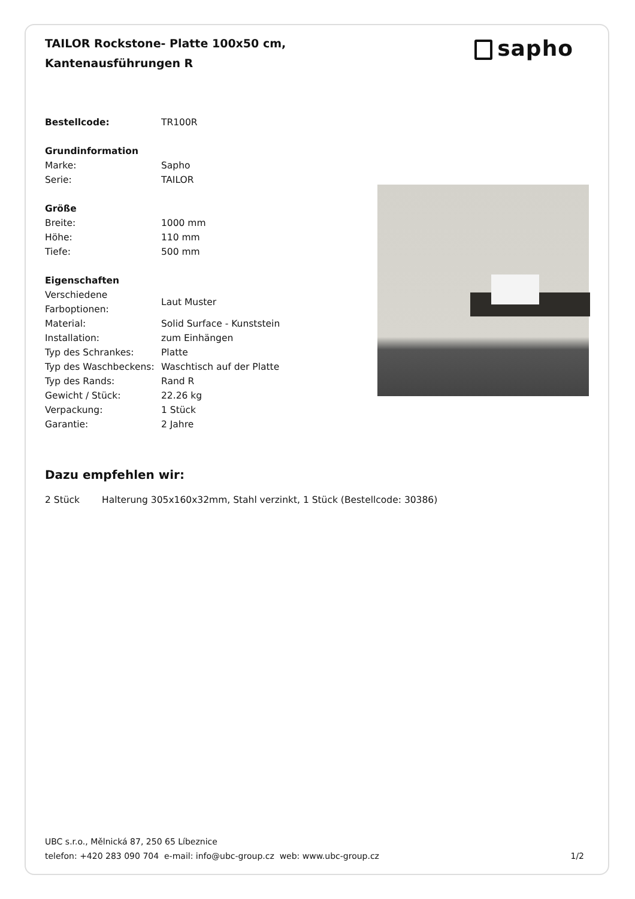TAILOR Rockstone- Platte 100x50 cm, Kantenausführungen R
sapho
| Bestellcode: | TR100R |
| Grundinformation | |
| Marke: | Sapho |
| Serie: | TAILOR |
| Größe | |
| Breite: | 1000 mm |
| Höhe: | 110 mm |
| Tiefe: | 500 mm |
| Eigenschaften | |
| Verschiedene Farboptionen: | Laut Muster |
| Material: | Solid Surface - Kunststein |
| Installation: | zum Einhängen |
| Typ des Schrankes: | Platte |
| Typ des Waschbeckens: | Waschtisch auf der Platte |
| Typ des Rands: | Rand R |
| Gewicht / Stück: | 22.26 kg |
| Verpackung: | 1 Stück |
| Garantie: | 2 Jahre |
Dazu empfehlen wir:
| 2 Stück | Halterung 305x160x32mm, Stahl verzinkt, 1 Stück (Bestellcode: 30386) |
UBC s.r.o., Mělnická 87, 250 65 Líbeznice
telefon: +420 283 090 704 e-mail: info@ubc-group.cz web: www.ubc-group.cz
1/2